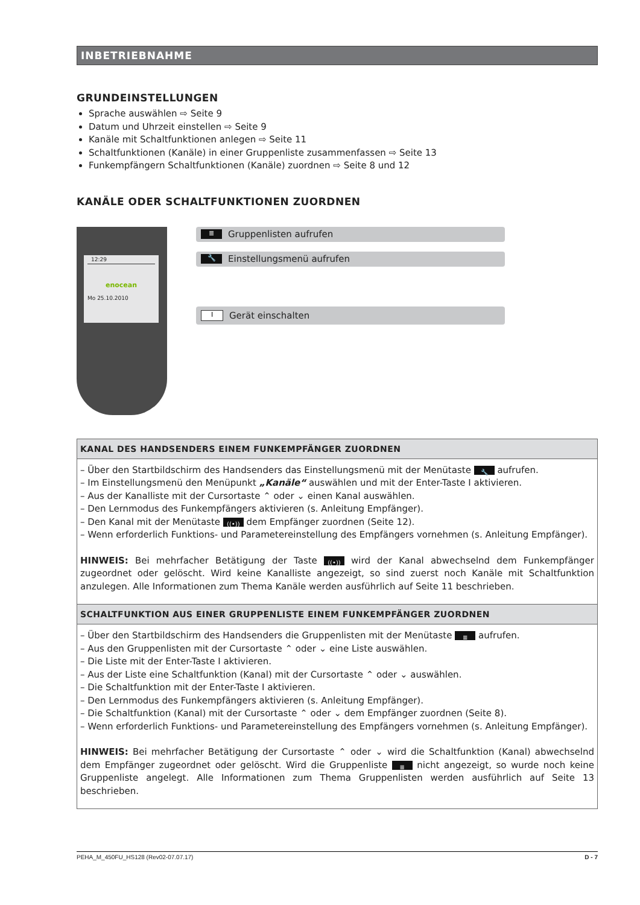INBETRIEBNAHME
GRUNDEINSTELLUNGEN
Sprache auswählen ⇨ Seite 9
Datum und Uhrzeit einstellen ⇨ Seite 9
Kanäle mit Schaltfunktionen anlegen ⇨ Seite 11
Schaltfunktionen (Kanäle) in einer Gruppenliste zusammenfassen ⇨ Seite 13
Funkempfängern Schaltfunktionen (Kanäle) zuordnen ⇨ Seite 8 und 12
KANÄLE ODER SCHALTFUNKTIONEN ZUORDNEN
12:29
enocean
Mo 25.10.2010
≣ Gruppenlisten aufrufen
🔧 Einstellungsmenü aufrufen
I Gerät einschalten
KANAL DES HANDSENDERS EINEM FUNKEMPFÄNGER ZUORDNEN
– Über den Startbildschirm des Handsenders das Einstellungsmenü mit der Menütaste 🔧 aufrufen.
– Im Einstellungsmenü den Menüpunkt „Kanäle“ auswählen und mit der Enter-Taste I aktivieren.
– Aus der Kanalliste mit der Cursortaste ⌃ oder ⌄ einen Kanal auswählen.
– Den Lernmodus des Funkempfängers aktivieren (s. Anleitung Empfänger).
– Den Kanal mit der Menütaste ((•)) dem Empfänger zuordnen (Seite 12).
– Wenn erforderlich Funktions- und Parametereinstellung des Empfängers vornehmen (s. Anleitung Empfänger).
HINWEIS: Bei mehrfacher Betätigung der Taste ((•)) wird der Kanal abwechselnd dem Funkempfänger zugeordnet oder gelöscht. Wird keine Kanalliste angezeigt, so sind zuerst noch Kanäle mit Schaltfunktion anzulegen. Alle Informationen zum Thema Kanäle werden ausführlich auf Seite 11 beschrieben.
SCHALTFUNKTION AUS EINER GRUPPENLISTE EINEM FUNKEMPFÄNGER ZUORDNEN
– Über den Startbildschirm des Handsenders die Gruppenlisten mit der Menütaste ≣ aufrufen.
– Aus den Gruppenlisten mit der Cursortaste ⌃ oder ⌄ eine Liste auswählen.
– Die Liste mit der Enter-Taste I aktivieren.
– Aus der Liste eine Schaltfunktion (Kanal) mit der Cursortaste ⌃ oder ⌄ auswählen.
– Die Schaltfunktion mit der Enter-Taste I aktivieren.
– Den Lernmodus des Funkempfängers aktivieren (s. Anleitung Empfänger).
– Die Schaltfunktion (Kanal) mit der Cursortaste ⌃ oder ⌄ dem Empfänger zuordnen (Seite 8).
– Wenn erforderlich Funktions- und Parametereinstellung des Empfängers vornehmen (s. Anleitung Empfänger).
HINWEIS: Bei mehrfacher Betätigung der Cursortaste ⌃ oder ⌄ wird die Schaltfunktion (Kanal) abwechselnd dem Empfänger zugeordnet oder gelöscht. Wird die Gruppenliste ≣ nicht angezeigt, so wurde noch keine Gruppenliste angelegt. Alle Informationen zum Thema Gruppenlisten werden ausführlich auf Seite 13 beschrieben.
PEHA_M_450FU_HS128 (Rev02-07.07.17) D - 7